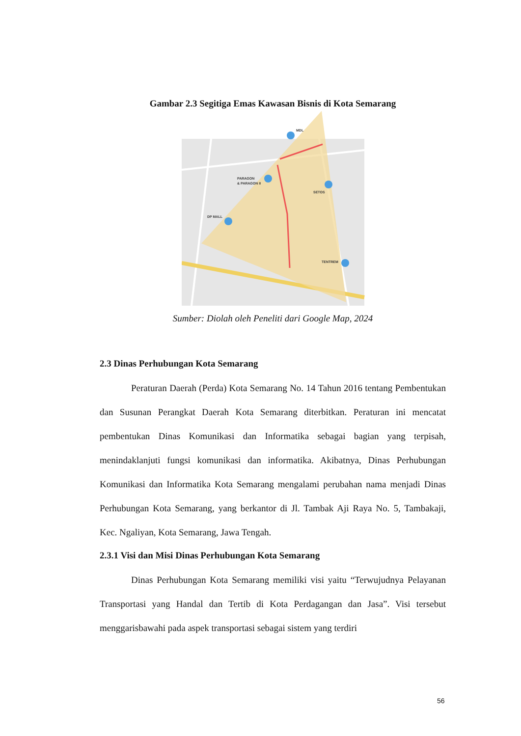Gambar 2.3 Segitiga Emas Kawasan Bisnis di Kota Semarang
MDL
PARAGON
& PARAGON II
SETOS
DP MALL
TENTREM
Sumber: Diolah oleh Peneliti dari Google Map, 2024
2.3 Dinas Perhubungan Kota Semarang
Peraturan Daerah (Perda) Kota Semarang No. 14 Tahun 2016 tentang Pembentukan dan Susunan Perangkat Daerah Kota Semarang diterbitkan. Peraturan ini mencatat pembentukan Dinas Komunikasi dan Informatika sebagai bagian yang terpisah, menindaklanjuti fungsi komunikasi dan informatika. Akibatnya, Dinas Perhubungan Komunikasi dan Informatika Kota Semarang mengalami perubahan nama menjadi Dinas Perhubungan Kota Semarang, yang berkantor di Jl. Tambak Aji Raya No. 5, Tambakaji, Kec. Ngaliyan, Kota Semarang, Jawa Tengah.
2.3.1 Visi dan Misi Dinas Perhubungan Kota Semarang
Dinas Perhubungan Kota Semarang memiliki visi yaitu “Terwujudnya Pelayanan Transportasi yang Handal dan Tertib di Kota Perdagangan dan Jasa”. Visi tersebut menggarisbawahi pada aspek transportasi sebagai sistem yang terdiri
56